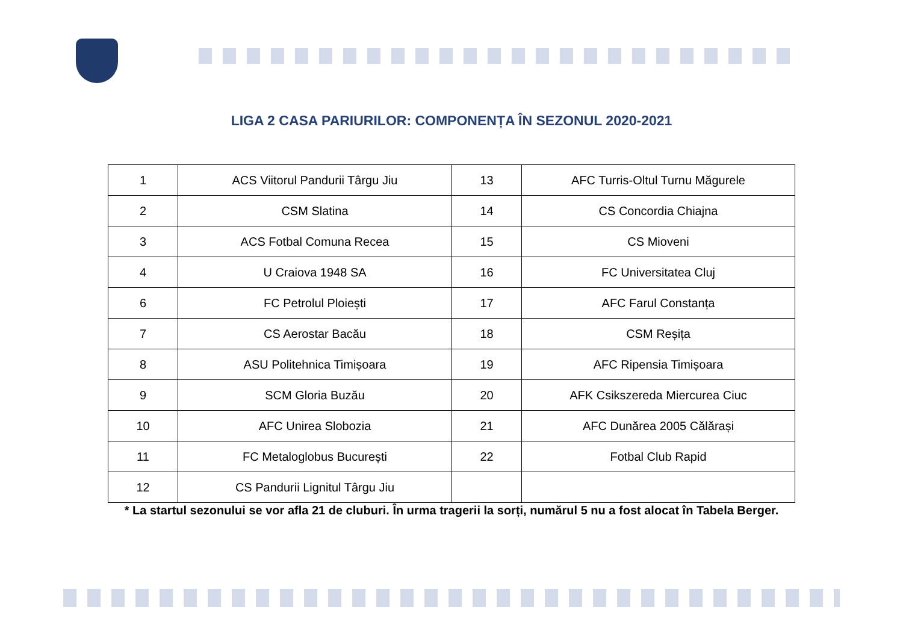LIGA 2 CASA PARIURILOR: COMPONENȚA ÎN SEZONUL 2020-2021
| 1 | ACS Viitorul Pandurii Târgu Jiu | 13 | AFC Turris-Oltul Turnu Măgurele |
| 2 | CSM Slatina | 14 | CS Concordia Chiajna |
| 3 | ACS Fotbal Comuna Recea | 15 | CS Mioveni |
| 4 | U Craiova 1948 SA | 16 | FC Universitatea Cluj |
| 6 | FC Petrolul Ploiești | 17 | AFC Farul Constanța |
| 7 | CS Aerostar Bacău | 18 | CSM Reșița |
| 8 | ASU Politehnica Timișoara | 19 | AFC Ripensia Timișoara |
| 9 | SCM Gloria Buzău | 20 | AFK Csikszereda Miercurea Ciuc |
| 10 | AFC Unirea Slobozia | 21 | AFC Dunărea 2005 Călărași |
| 11 | FC Metaloglobus București | 22 | Fotbal Club Rapid |
| 12 | CS Pandurii Lignitul Târgu Jiu | | |
* La startul sezonului se vor afla 21 de cluburi. În urma tragerii la sorți, numărul 5 nu a fost alocat în Tabela Berger.